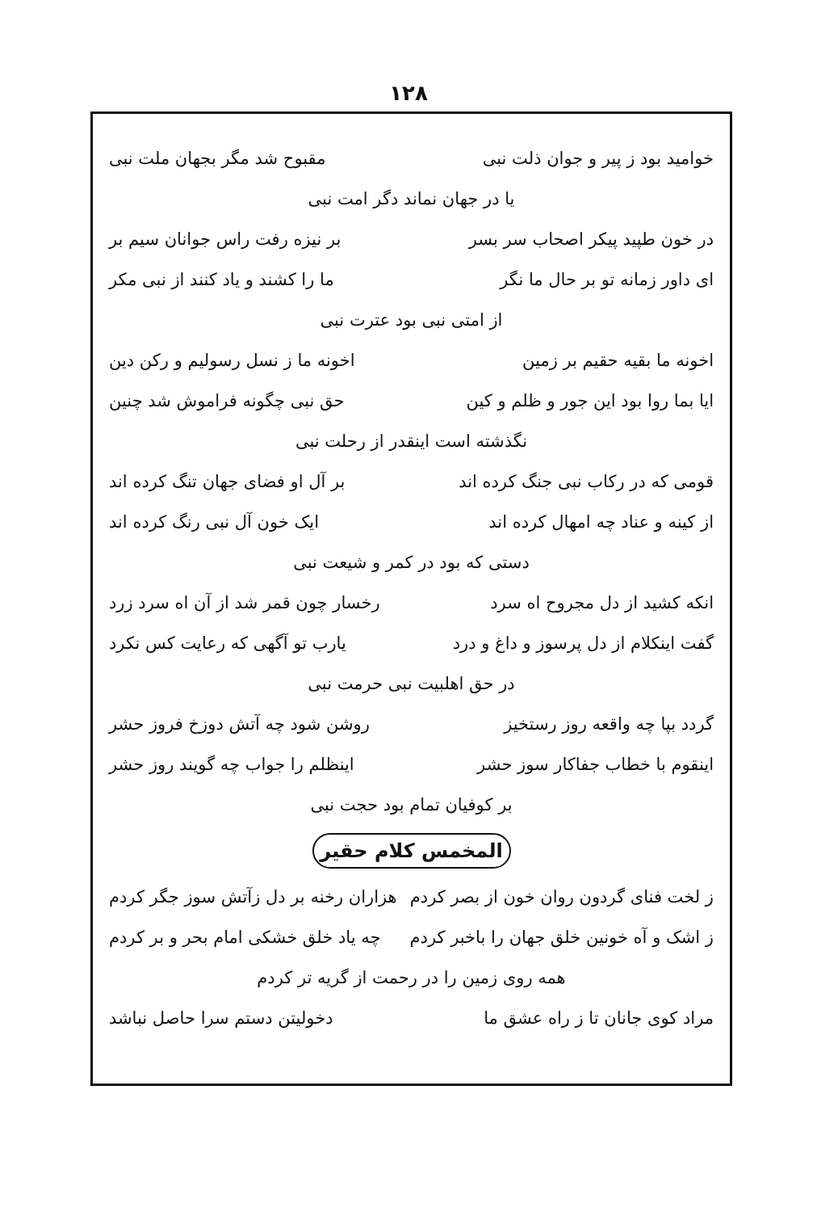۱۲۸
خوامید بود ز پیر و جوان ذلت نبی مقبوح شد مگر بجهان ملت نبی
یا در جهان نماند دگر امت نبی
در خون طپید پیکر اصحاب سر بسر بر نیزه رفت راس جوانان سیم بر
ای داور زمانه تو بر حال ما نگر ما را کشند و یاد کنند از نبی مکر
از امتی نبی بود عترت نبی
اخونه ما بقیه حقیم بر زمین اخونه ما ز نسل رسولیم و رکن دین
ایا بما روا بود این جور و ظلم و کین حق نبی چگونه فراموش شد چنین
نگذشته است اینقدر از رحلت نبی
قومی که در رکاب نبی جنگ کرده اند بر آل او فضای جهان تنگ کرده اند
از کینه و عناد چه امهال کرده اند ایک خون آل نبی رنگ کرده اند
دستی که بود در کمر و شیعت نبی
انکه کشید از دل مجروح اه سرد رخسار چون قمر شد از آن اه سرد زرد
گفت اینکلام از دل پرسوز و داغ و درد یارب تو آگهی که رعایت کس نکرد
در حق اهلبیت نبی حرمت نبی
گردد بپا چه واقعه روز رستخیز روشن شود چه آتش دوزخ فروز حشر
اینقوم با خطاب جفاکار سوز حشر اینظلم را جواب چه گویند روز حشر
بر کوفیان تمام بود حجت نبی
المخمس کلام حقیر
ز لخت فنای گردون روان خون از بصر کردم هزاران رخنه بر دل زآتش سوز جگر کردم
ز اشک و آه خونین خلق جهان را باخبر کردم چه یاد خلق خشکی امام بحر و بر کردم
همه روی زمین را در رحمت از گریه تر کردم
مراد کوی جانان تا ز راه عشق ما دخولیتن دستم سرا حاصل نباشد